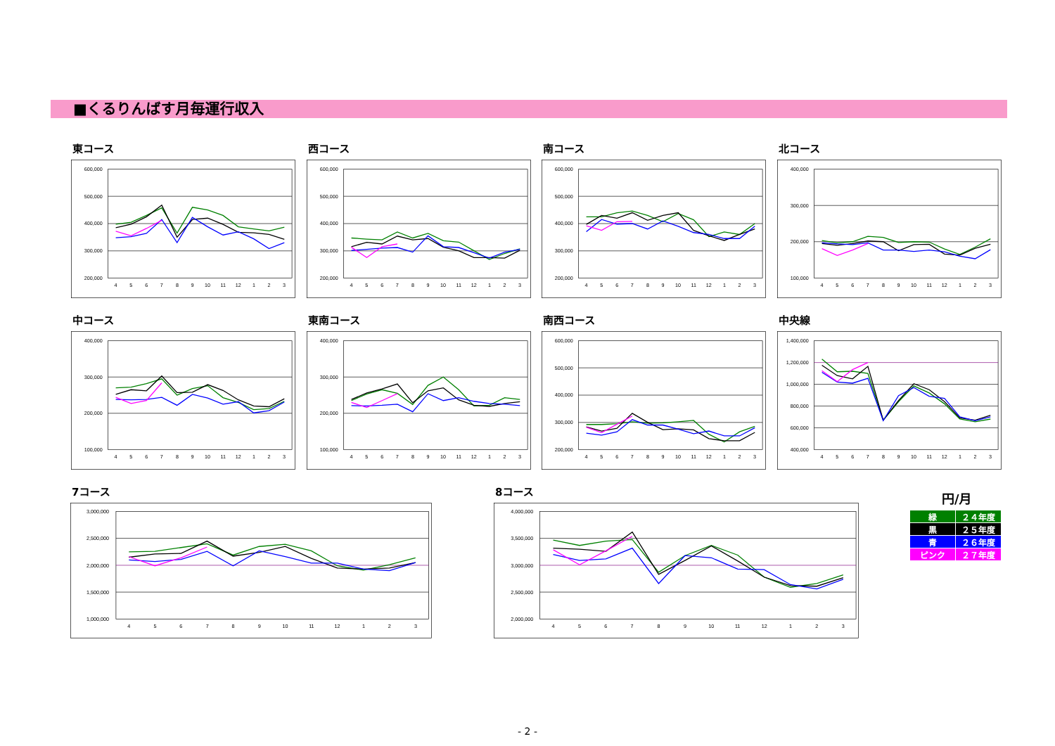■くるりんばす月毎運行収入
東コース
600,000
500,000
400,000
300,000
200,000
4
5
6
7
8
9
10
11
12
1
2
3
西コース
600,000
500,000
400,000
300,000
200,000
4
5
6
7
8
9
10
11
12
1
2
3
南コース
600,000
500,000
400,000
300,000
200,000
4
5
6
7
8
9
10
11
12
1
2
3
北コース
400,000
300,000
200,000
100,000
4
5
6
7
8
9
10
11
12
1
2
3
中コース
400,000
300,000
200,000
100,000
4
5
6
7
8
9
10
11
12
1
2
3
東南コース
400,000
300,000
200,000
100,000
4
5
6
7
8
9
10
11
12
1
2
3
南西コース
600,000
500,000
400,000
300,000
200,000
4
5
6
7
8
9
10
11
12
1
2
3
中央線
1,400,000
1,200,000
1,000,000
800,000
600,000
400,000
4
5
6
7
8
9
10
11
12
1
2
3
7コース
3,000,000
2,500,000
2,000,000
1,500,000
1,000,000
4
5
6
7
8
9
10
11
12
1
2
3
8コース
4,000,000
3,500,000
3,000,000
2,500,000
2,000,000
4
5
6
7
8
9
10
11
12
1
2
3
円/月
| 緑 | ２４年度 |
| 黒 | ２５年度 |
| 青 | ２６年度 |
| ピンク | ２７年度 |
- 2 -